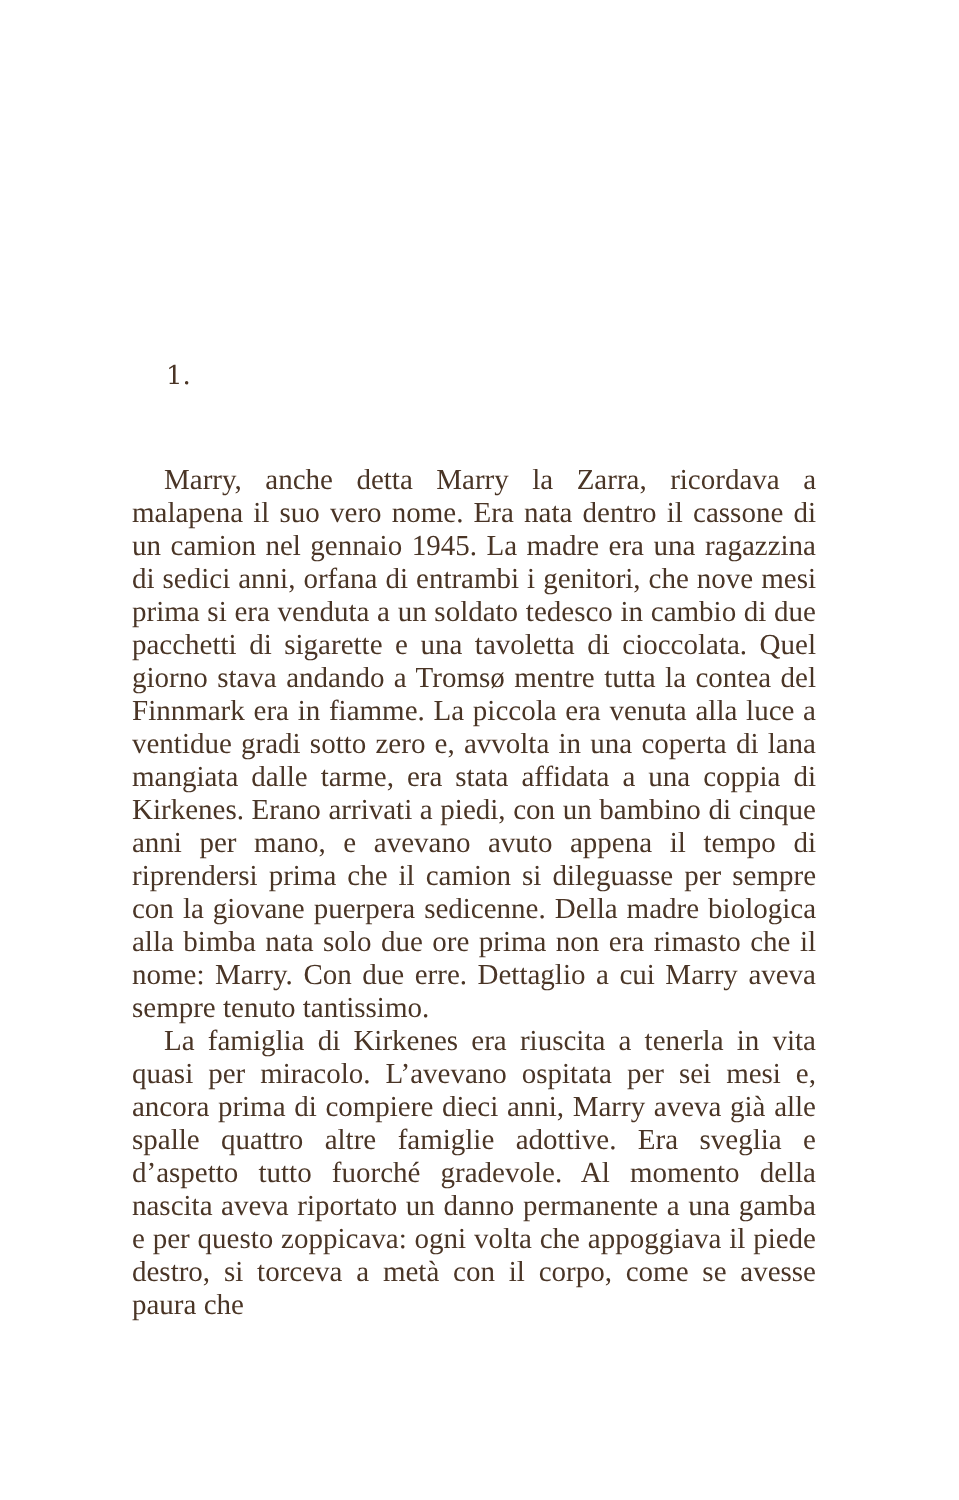1.
Marry, anche detta Marry la Zarra, ricordava a malapena il suo vero nome. Era nata dentro il cassone di un camion nel gennaio 1945. La madre era una ragazzina di sedici anni, orfana di entrambi i genitori, che nove mesi prima si era venduta a un soldato tedesco in cambio di due pacchetti di sigarette e una tavoletta di cioccolata. Quel giorno stava andando a Tromsø mentre tutta la contea del Finnmark era in fiamme. La piccola era venuta alla luce a ventidue gradi sotto zero e, avvolta in una coperta di lana mangiata dalle tarme, era stata affidata a una coppia di Kirkenes. Erano arrivati a piedi, con un bambino di cinque anni per mano, e avevano avuto appena il tempo di riprendersi prima che il camion si dileguasse per sempre con la giovane puerpera sedicenne. Della madre biologica alla bimba nata solo due ore prima non era rimasto che il nome: Marry. Con due erre. Dettaglio a cui Marry aveva sempre tenuto tantissimo.
La famiglia di Kirkenes era riuscita a tenerla in vita quasi per miracolo. L’avevano ospitata per sei mesi e, ancora prima di compiere dieci anni, Marry aveva già alle spalle quattro altre famiglie adottive. Era sveglia e d’aspetto tutto fuorché gradevole. Al momento della nascita aveva riportato un danno permanente a una gamba e per questo zoppicava: ogni volta che appoggiava il piede destro, si torceva a metà con il corpo, come se avesse paura che